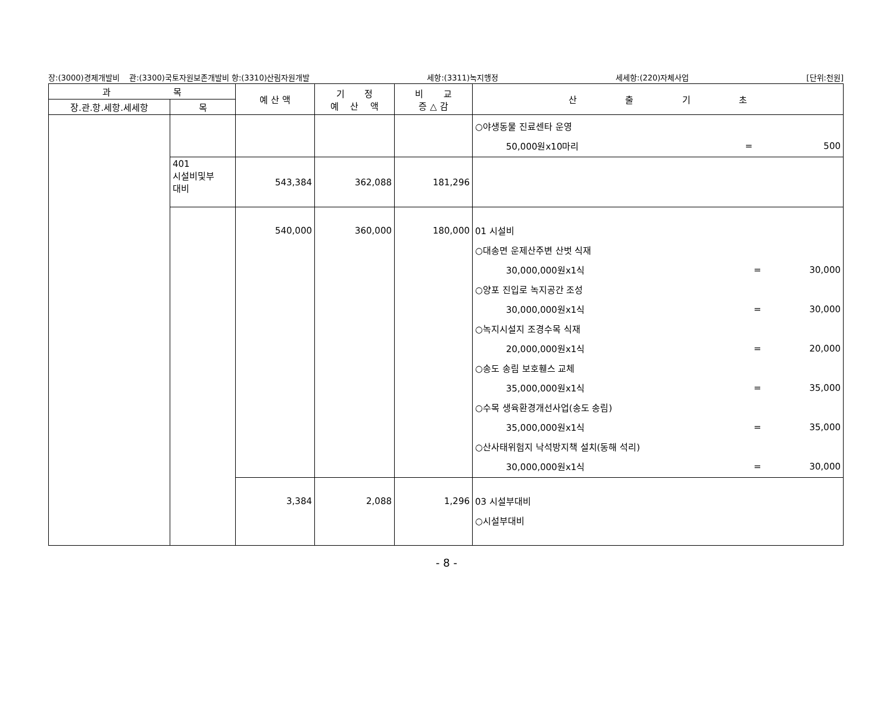장:(3000)경제개발비 관:(3300)국토자원보존개발비 항:(3310)산림자원개발 세항:(3311)녹지행정 세세항:(220)자체사업 [단위:천원]
| 과 목 | | 예 산 액 | 기 정 예 산 액 | 비 교 증 △ 감 | 산 출 기 초 |
| --- | --- | --- | --- | --- | --- |
| 장.관.항.세항.세세항 | 목 | | | | |
| | | | | | ○야생동물 진료센타 운영 50,000원x10마리 = 500 |
| | 401 시설비및부 대비 | 543,384 | 362,088 | 181,296 | |
| | | 540,000 | 360,000 | 180,000 | 01 시설비 ○대송면 운제산주변 산벗 식재 30,000,000원x1식 = 30,000 ○양포 진입로 녹지공간 조성 30,000,000원x1식 = 30,000 ○녹지시설지 조경수목 식재 20,000,000원x1식 = 20,000 ○송도 송림 보호휀스 교체 35,000,000원x1식 = 35,000 ○수목 생육환경개선사업(송도 송림) 35,000,000원x1식 = 35,000 ○산사태위험지 낙석방지책 설치(동해 석리) 30,000,000원x1식 = 30,000 |
| | | 3,384 | 2,088 | 1,296 | 03 시설부대비 ○시설부대비 |
- 8 -